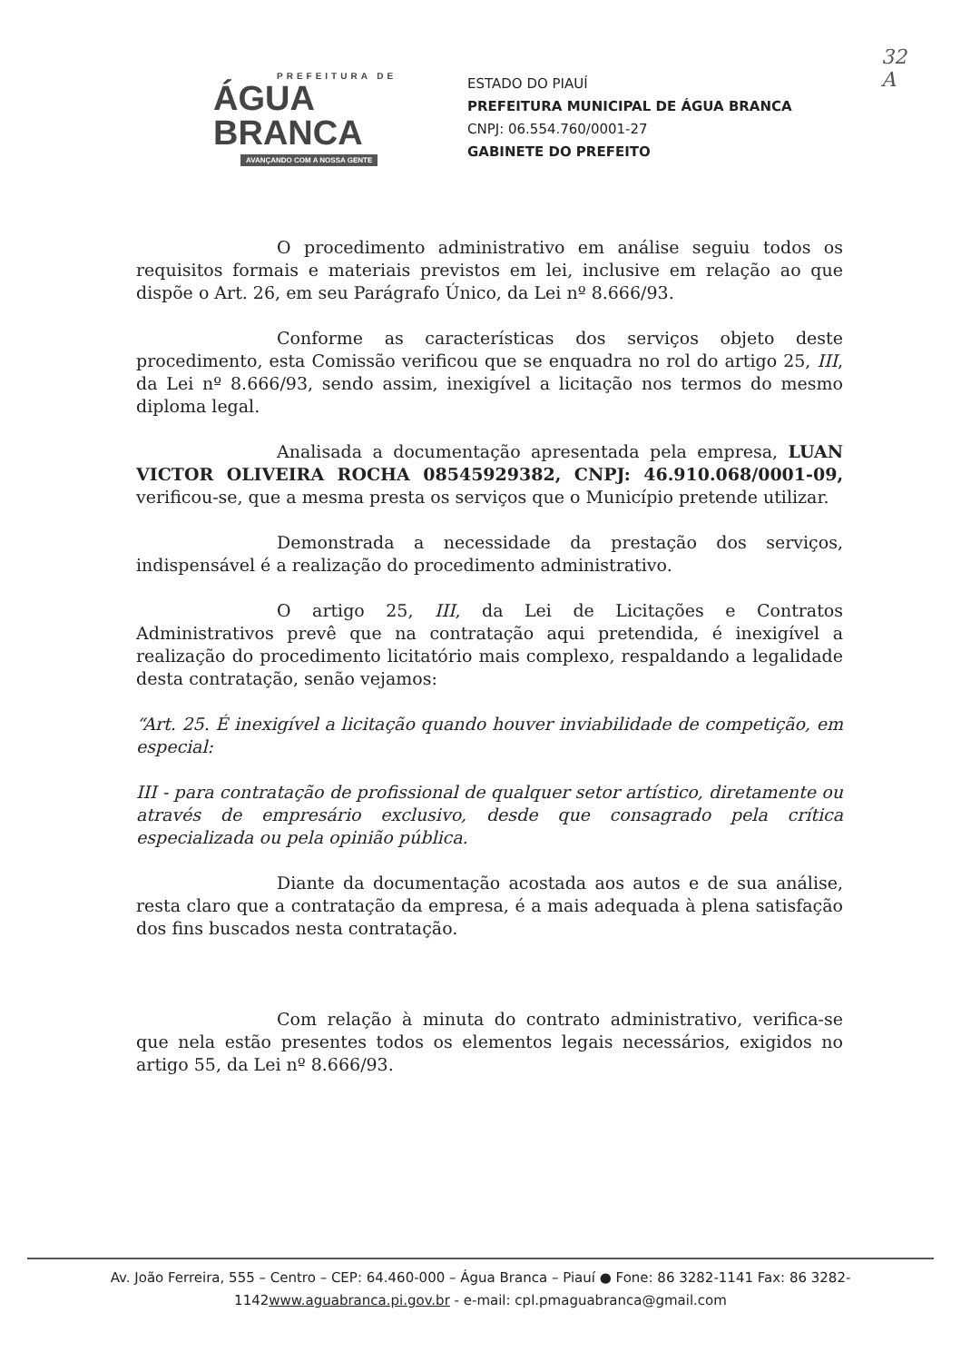32
A
PREFEITURA DE
ÁGUA BRANCA
AVANÇANDO COM A NOSSA GENTE
ESTADO DO PIAUÍ
PREFEITURA MUNICIPAL DE ÁGUA BRANCA
CNPJ: 06.554.760/0001-27
GABINETE DO PREFEITO
O procedimento administrativo em análise seguiu todos os requisitos formais e materiais previstos em lei, inclusive em relação ao que dispõe o Art. 26, em seu Parágrafo Único, da Lei nº 8.666/93.
Conforme as características dos serviços objeto deste procedimento, esta Comissão verificou que se enquadra no rol do artigo 25, III, da Lei nº 8.666/93, sendo assim, inexigível a licitação nos termos do mesmo diploma legal.
Analisada a documentação apresentada pela empresa, LUAN VICTOR OLIVEIRA ROCHA 08545929382, CNPJ: 46.910.068/0001-09, verificou-se, que a mesma presta os serviços que o Município pretende utilizar.
Demonstrada a necessidade da prestação dos serviços, indispensável é a realização do procedimento administrativo.
O artigo 25, III, da Lei de Licitações e Contratos Administrativos prevê que na contratação aqui pretendida, é inexigível a realização do procedimento licitatório mais complexo, respaldando a legalidade desta contratação, senão vejamos:
“Art. 25. É inexigível a licitação quando houver inviabilidade de competição, em especial:
III - para contratação de profissional de qualquer setor artístico, diretamente ou através de empresário exclusivo, desde que consagrado pela crítica especializada ou pela opinião pública.
Diante da documentação acostada aos autos e de sua análise, resta claro que a contratação da empresa, é a mais adequada à plena satisfação dos fins buscados nesta contratação.
Com relação à minuta do contrato administrativo, verifica-se que nela estão presentes todos os elementos legais necessários, exigidos no artigo 55, da Lei nº 8.666/93.
Av. João Ferreira, 555 – Centro – CEP: 64.460-000 – Água Branca – Piauí ● Fone: 86 3282-1141 Fax: 86 3282-1142www.aguabranca.pi.gov.br - e-mail: cpl.pmaguabranca@gmail.com